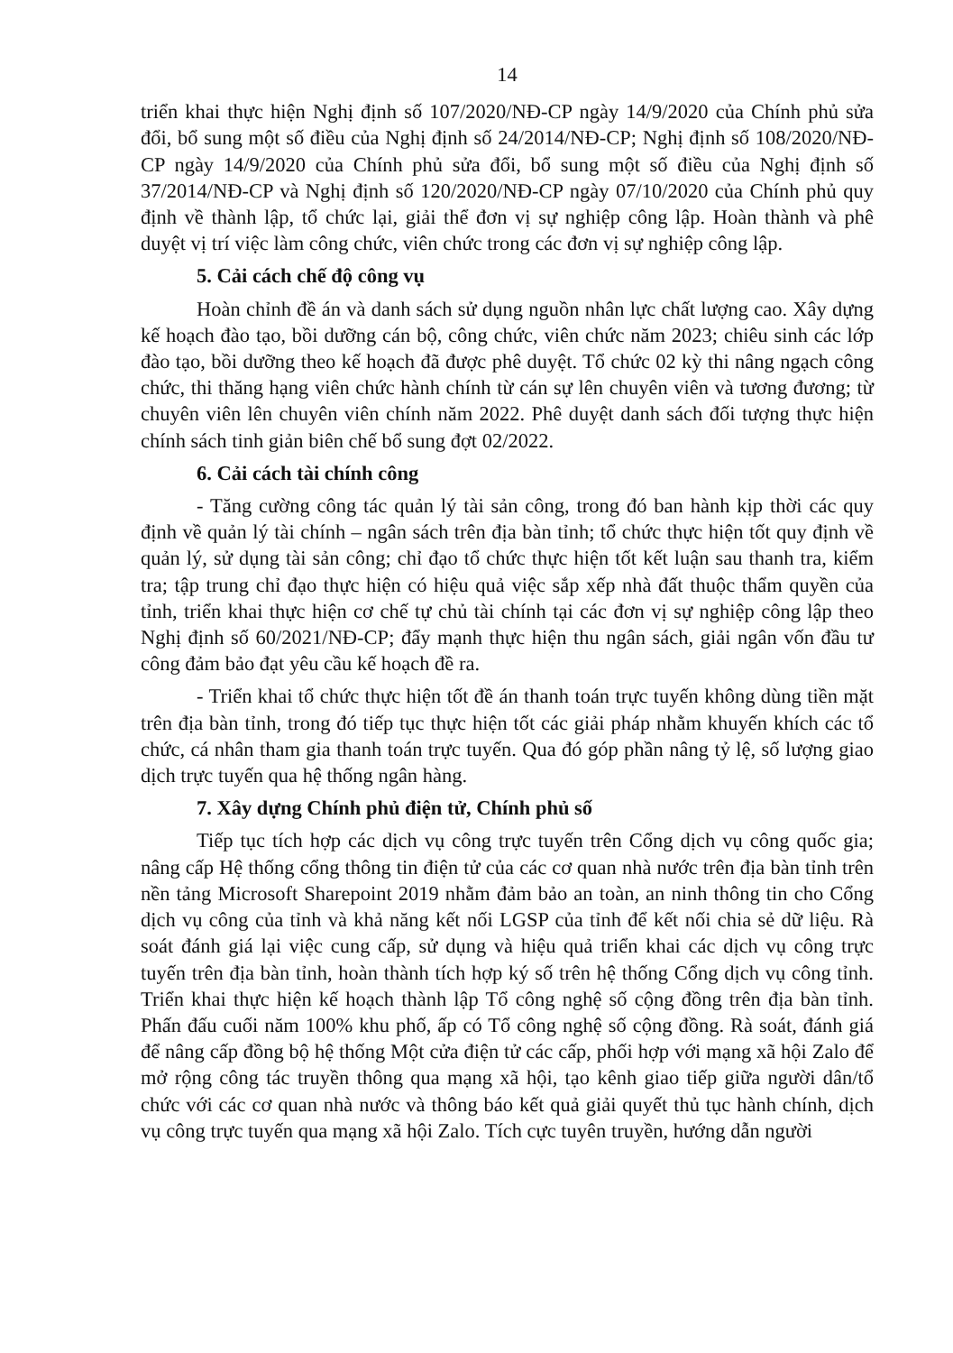14
triển khai thực hiện Nghị định số 107/2020/NĐ-CP ngày 14/9/2020 của Chính phủ sửa đổi, bổ sung một số điều của Nghị định số 24/2014/NĐ-CP; Nghị định số 108/2020/NĐ-CP ngày 14/9/2020 của Chính phủ sửa đổi, bổ sung một số điều của Nghị định số 37/2014/NĐ-CP và Nghị định số 120/2020/NĐ-CP ngày 07/10/2020 của Chính phủ quy định về thành lập, tổ chức lại, giải thể đơn vị sự nghiệp công lập. Hoàn thành và phê duyệt vị trí việc làm công chức, viên chức trong các đơn vị sự nghiệp công lập.
5. Cải cách chế độ công vụ
Hoàn chỉnh đề án và danh sách sử dụng nguồn nhân lực chất lượng cao. Xây dựng kế hoạch đào tạo, bồi dưỡng cán bộ, công chức, viên chức năm 2023; chiêu sinh các lớp đào tạo, bồi dưỡng theo kế hoạch đã được phê duyệt. Tổ chức 02 kỳ thi nâng ngạch công chức, thi thăng hạng viên chức hành chính từ cán sự lên chuyên viên và tương đương; từ chuyên viên lên chuyên viên chính năm 2022. Phê duyệt danh sách đối tượng thực hiện chính sách tinh giản biên chế bổ sung đợt 02/2022.
6. Cải cách tài chính công
- Tăng cường công tác quản lý tài sản công, trong đó ban hành kịp thời các quy định về quản lý tài chính – ngân sách trên địa bàn tỉnh; tổ chức thực hiện tốt quy định về quản lý, sử dụng tài sản công; chỉ đạo tổ chức thực hiện tốt kết luận sau thanh tra, kiểm tra; tập trung chỉ đạo thực hiện có hiệu quả việc sắp xếp nhà đất thuộc thẩm quyền của tỉnh, triển khai thực hiện cơ chế tự chủ tài chính tại các đơn vị sự nghiệp công lập theo Nghị định số 60/2021/NĐ-CP; đẩy mạnh thực hiện thu ngân sách, giải ngân vốn đầu tư công đảm bảo đạt yêu cầu kế hoạch đề ra.
- Triển khai tổ chức thực hiện tốt đề án thanh toán trực tuyến không dùng tiền mặt trên địa bàn tỉnh, trong đó tiếp tục thực hiện tốt các giải pháp nhằm khuyến khích các tổ chức, cá nhân tham gia thanh toán trực tuyến. Qua đó góp phần nâng tỷ lệ, số lượng giao dịch trực tuyến qua hệ thống ngân hàng.
7. Xây dựng Chính phủ điện tử, Chính phủ số
Tiếp tục tích hợp các dịch vụ công trực tuyến trên Cổng dịch vụ công quốc gia; nâng cấp Hệ thống cổng thông tin điện tử của các cơ quan nhà nước trên địa bàn tỉnh trên nền tảng Microsoft Sharepoint 2019 nhằm đảm bảo an toàn, an ninh thông tin cho Cổng dịch vụ công của tỉnh và khả năng kết nối LGSP của tỉnh để kết nối chia sẻ dữ liệu. Rà soát đánh giá lại việc cung cấp, sử dụng và hiệu quả triển khai các dịch vụ công trực tuyến trên địa bàn tỉnh, hoàn thành tích hợp ký số trên hệ thống Cổng dịch vụ công tỉnh. Triển khai thực hiện kế hoạch thành lập Tổ công nghệ số cộng đồng trên địa bàn tỉnh. Phấn đấu cuối năm 100% khu phố, ấp có Tổ công nghệ số cộng đồng. Rà soát, đánh giá để nâng cấp đồng bộ hệ thống Một cửa điện tử các cấp, phối hợp với mạng xã hội Zalo để mở rộng công tác truyền thông qua mạng xã hội, tạo kênh giao tiếp giữa người dân/tổ chức với các cơ quan nhà nước và thông báo kết quả giải quyết thủ tục hành chính, dịch vụ công trực tuyến qua mạng xã hội Zalo. Tích cực tuyên truyền, hướng dẫn người